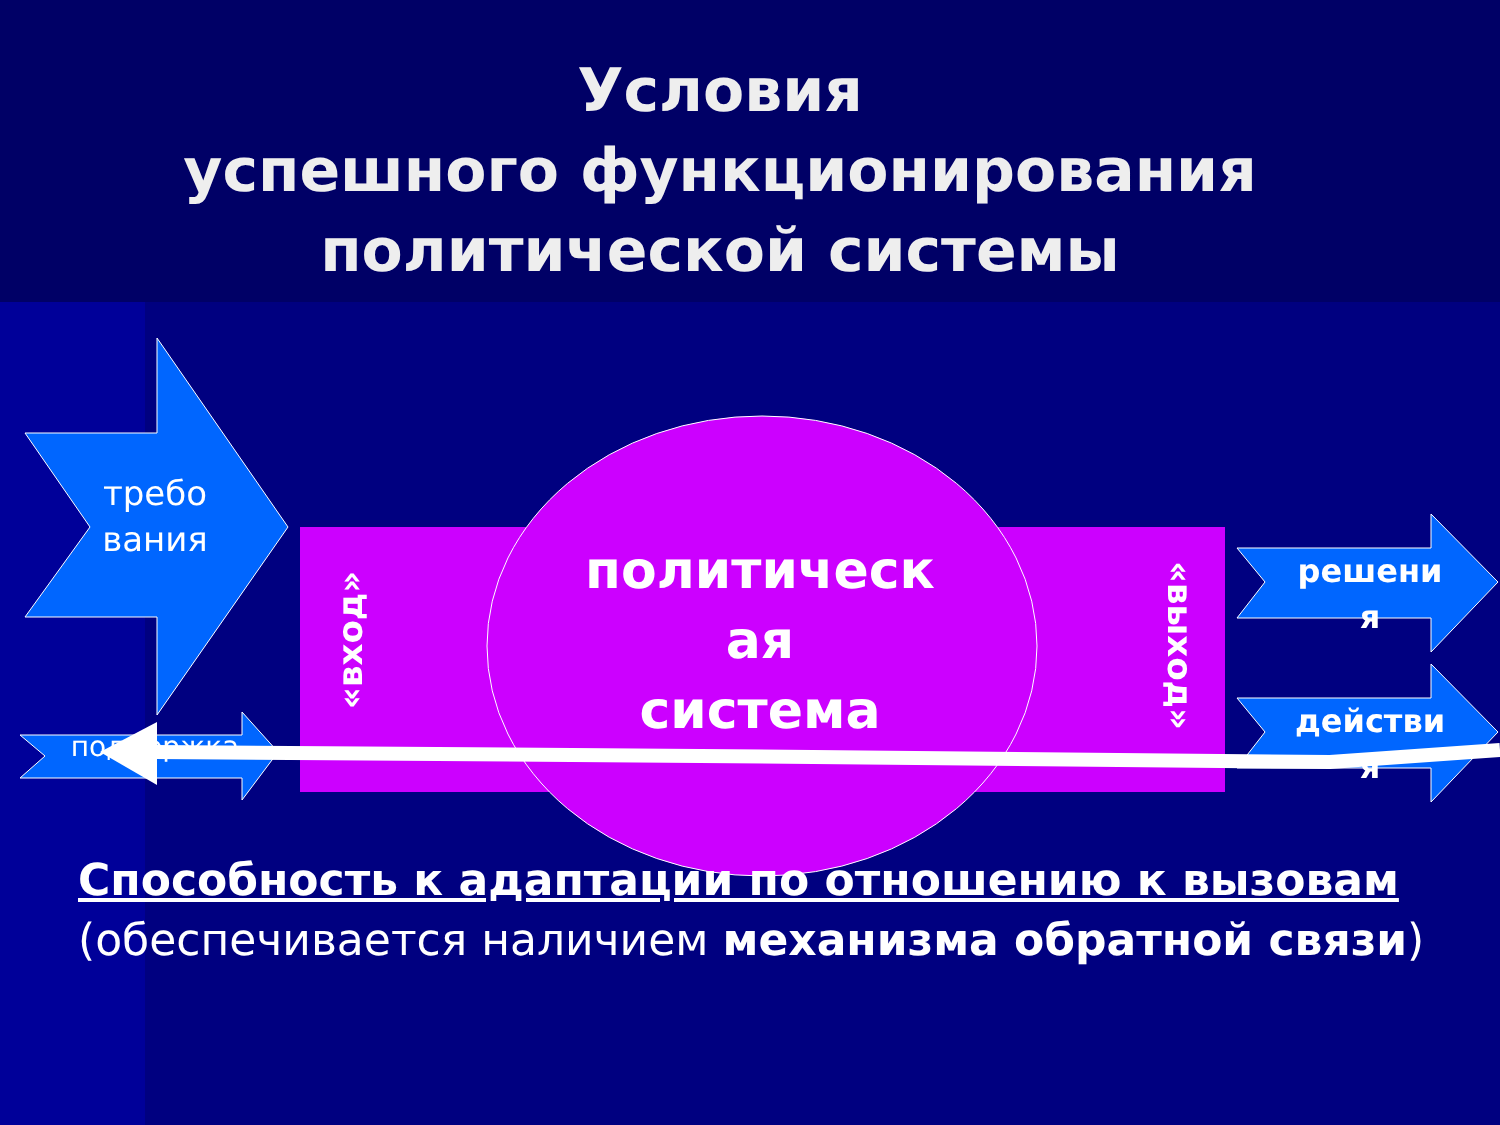Условия
успешного функционирования
политической системы
требо
вания
поддержка
«вход»
«выход»
политическ
ая
система
решени
я
действи
я
Способность к адаптации по отношению к вызовам
(обеспечивается наличием механизма обратной связи)